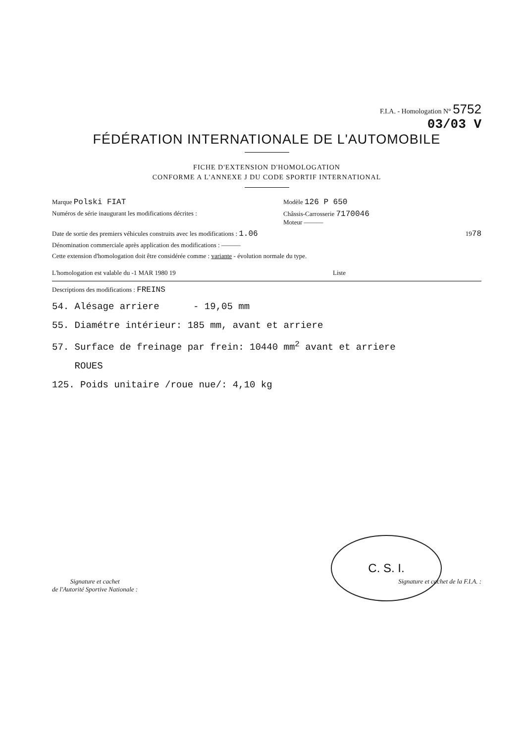F.I.A. - Homologation N° 5752
03/03 V
FÉDÉRATION INTERNATIONALE DE L'AUTOMOBILE
FICHE D'EXTENSION D'HOMOLOGATION
CONFORME A L'ANNEXE J DU CODE SPORTIF INTERNATIONAL
Marque Polski FIAT Modèle 126 P 650
Numéros de série inaugurant les modifications décrites : Châssis-Carrosserie 7170046
Moteur ———
Date de sortie des premiers véhicules construits avec les modifications : 1.06 1978
Dénomination commerciale après application des modifications : ———
Cette extension d'homologation doit être considérée comme : variante - évolution normale du type.
L'homologation est valable du -1 MAR 1980 19 Liste
Descriptions des modifications : FREINS
54. Alésage arriere - 19,05 mm
55. Diamétre intérieur: 185 mm, avant et arriere
57. Surface de freinage par frein: 10440 mm<sup>2</sup> avant et arriere
ROUES
125. Poids unitaire /roue nue/: 4,10 kg
C. S. I.
Signature et cachet
de l'Autorité Sportive Nationale : Signature et cachet de la F.I.A. :